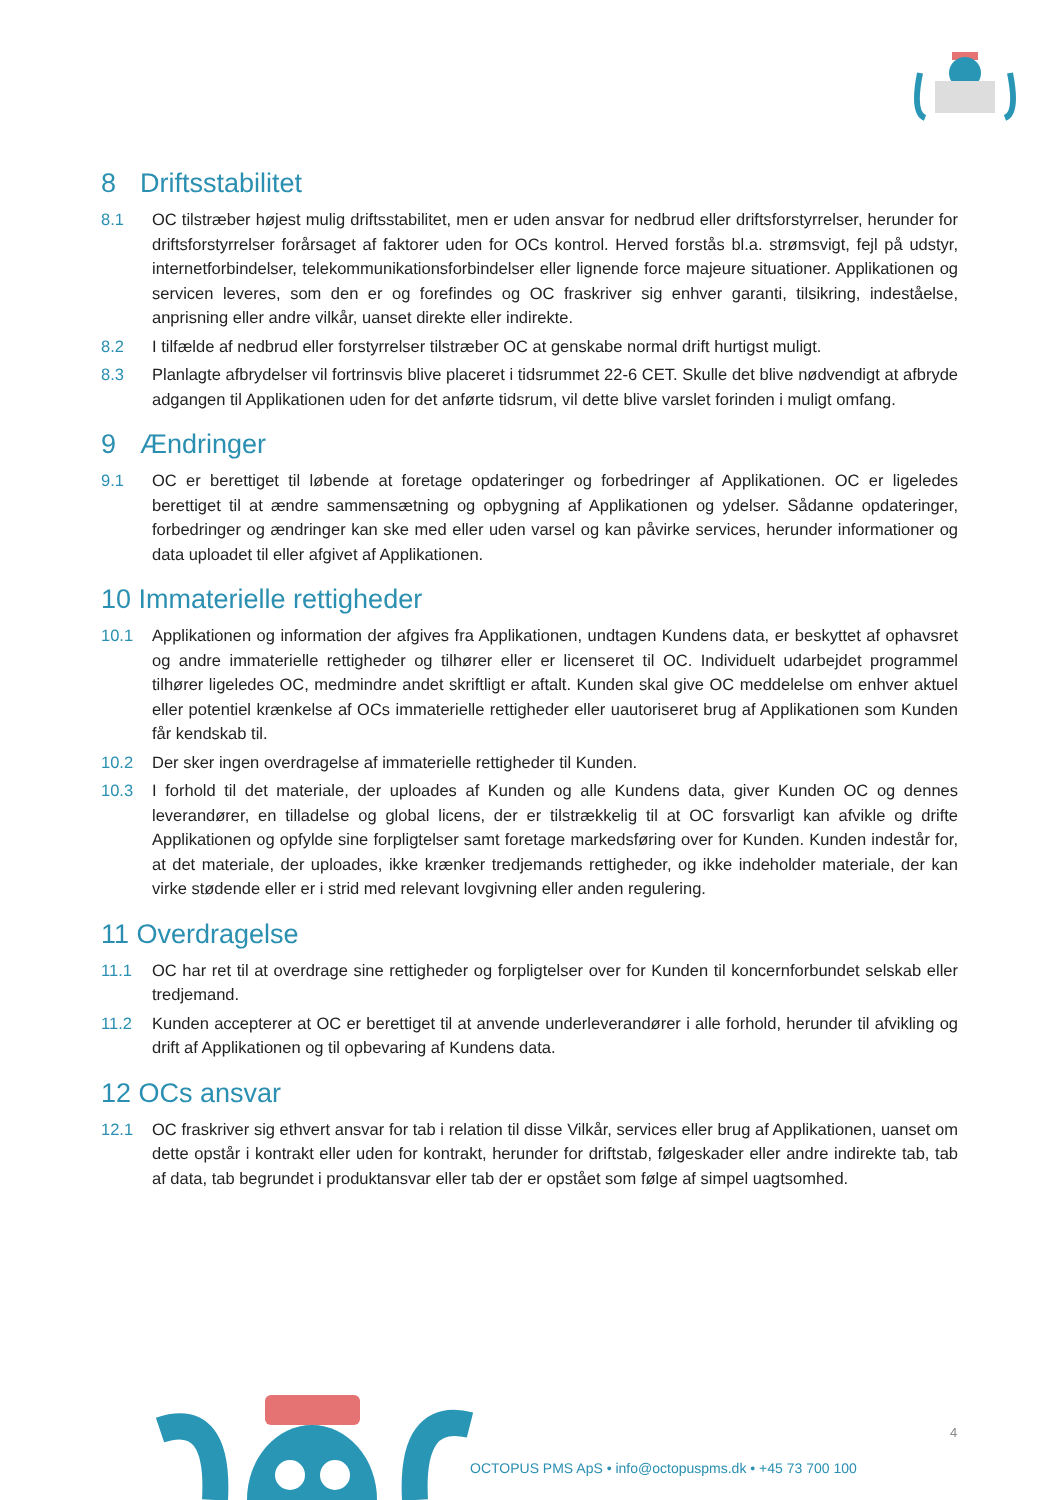8 Driftsstabilitet
8.1 OC tilstræber højest mulig driftsstabilitet, men er uden ansvar for nedbrud eller driftsforstyrrelser, herunder for driftsforstyrrelser forårsaget af faktorer uden for OCs kontrol. Herved forstås bl.a. strømsvigt, fejl på udstyr, internetforbindelser, telekommunikationsforbindelser eller lignende force majeure situationer. Applikationen og servicen leveres, som den er og forefindes og OC fraskriver sig enhver garanti, tilsikring, indeståelse, anprisning eller andre vilkår, uanset direkte eller indirekte.
8.2 I tilfælde af nedbrud eller forstyrrelser tilstræber OC at genskabe normal drift hurtigst muligt.
8.3 Planlagte afbrydelser vil fortrinsvis blive placeret i tidsrummet 22-6 CET. Skulle det blive nødvendigt at afbryde adgangen til Applikationen uden for det anførte tidsrum, vil dette blive varslet forinden i muligt omfang.
9 Ændringer
9.1 OC er berettiget til løbende at foretage opdateringer og forbedringer af Applikationen. OC er ligeledes berettiget til at ændre sammensætning og opbygning af Applikationen og ydelser. Sådanne opdateringer, forbedringer og ændringer kan ske med eller uden varsel og kan påvirke services, herunder informationer og data uploadet til eller afgivet af Applikationen.
10 Immaterielle rettigheder
10.1 Applikationen og information der afgives fra Applikationen, undtagen Kundens data, er beskyttet af ophavsret og andre immaterielle rettigheder og tilhører eller er licenseret til OC. Individuelt udarbejdet programmel tilhører ligeledes OC, medmindre andet skriftligt er aftalt. Kunden skal give OC meddelelse om enhver aktuel eller potentiel krænkelse af OCs immaterielle rettigheder eller uautoriseret brug af Applikationen som Kunden får kendskab til.
10.2 Der sker ingen overdragelse af immaterielle rettigheder til Kunden.
10.3 I forhold til det materiale, der uploades af Kunden og alle Kundens data, giver Kunden OC og dennes leverandører, en tilladelse og global licens, der er tilstrækkelig til at OC forsvarligt kan afvikle og drifte Applikationen og opfylde sine forpligtelser samt foretage markedsføring over for Kunden. Kunden indestår for, at det materiale, der uploades, ikke krænker tredjemands rettigheder, og ikke indeholder materiale, der kan virke stødende eller er i strid med relevant lovgivning eller anden regulering.
11 Overdragelse
11.1 OC har ret til at overdrage sine rettigheder og forpligtelser over for Kunden til koncernforbundet selskab eller tredjemand.
11.2 Kunden accepterer at OC er berettiget til at anvende underleverandører i alle forhold, herunder til afvikling og drift af Applikationen og til opbevaring af Kundens data.
12 OCs ansvar
12.1 OC fraskriver sig ethvert ansvar for tab i relation til disse Vilkår, services eller brug af Applikationen, uanset om dette opstår i kontrakt eller uden for kontrakt, herunder for driftstab, følgeskader eller andre indirekte tab, tab af data, tab begrundet i produktansvar eller tab der er opstået som følge af simpel uagtsomhed.
4
OCTOPUS PMS ApS • info@octopuspms.dk • +45 73 700 100